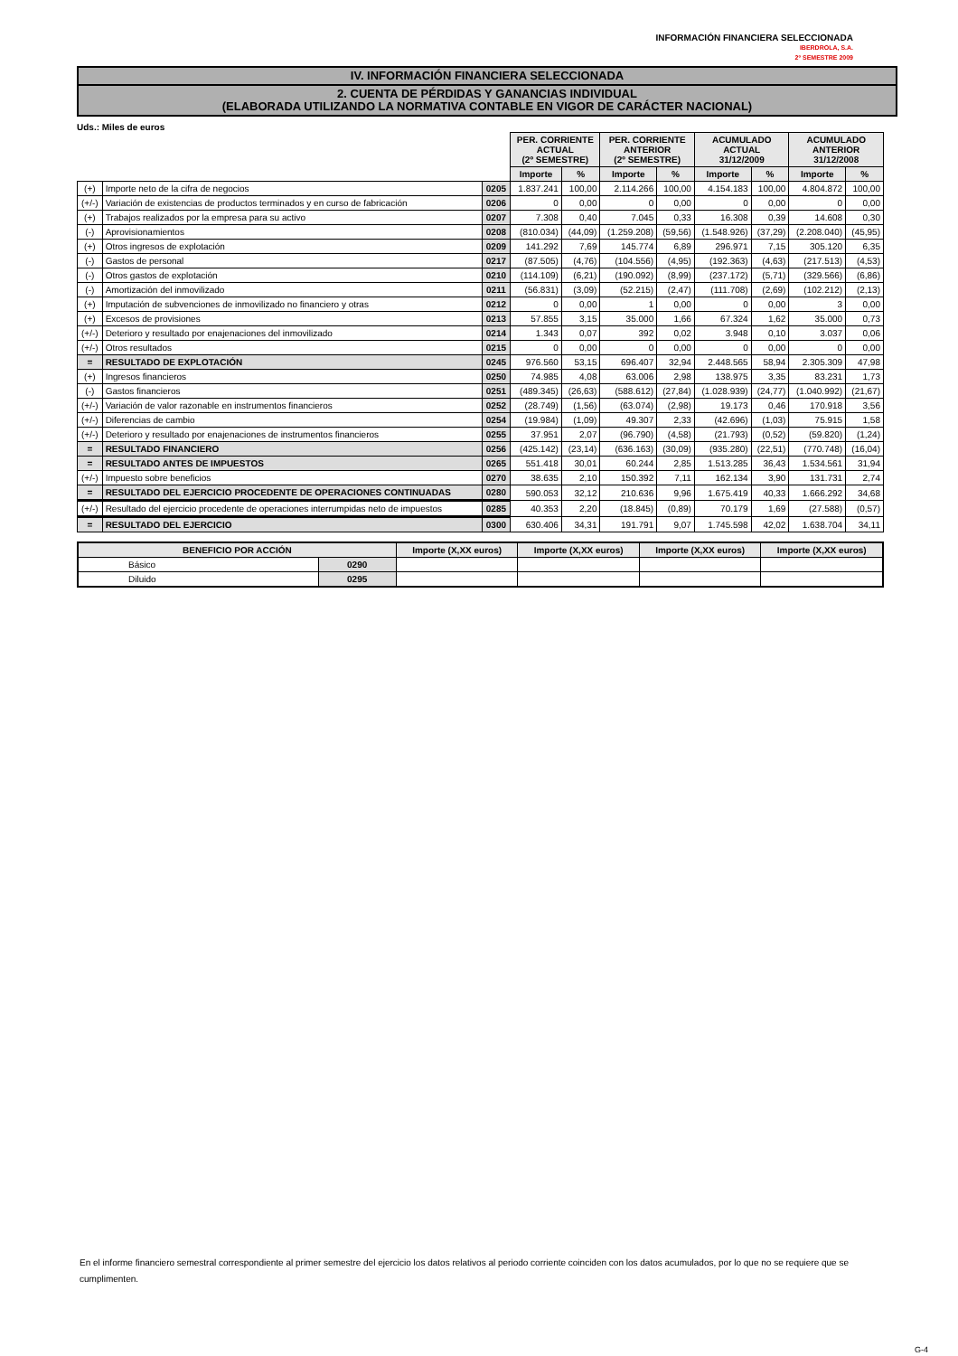INFORMACIÓN FINANCIERA SELECCIONADA
IBERDROLA, S.A.
2º SEMESTRE 2009
IV. INFORMACIÓN FINANCIERA SELECCIONADA
2. CUENTA DE PÉRDIDAS Y GANANCIAS INDIVIDUAL
(ELABORADA UTILIZANDO LA NORMATIVA CONTABLE EN VIGOR DE CARÁCTER NACIONAL)
Uds.: Miles de euros
| | | | PER. CORRIENTE ACTUAL (2º SEMESTRE) | | PER. CORRIENTE ANTERIOR (2º SEMESTRE) | | ACUMULADO ACTUAL 31/12/2009 | | ACUMULADO ANTERIOR 31/12/2008 | |
| | | | Importe | % | Importe | % | Importe | % | Importe | % |
| (+) | Importe neto de la cifra de negocios | 0205 | 1.837.241 | 100,00 | 2.114.266 | 100,00 | 4.154.183 | 100,00 | 4.804.872 | 100,00 |
| (+/-) | Variación de existencias de productos terminados y en curso de fabricación | 0206 | 0 | 0,00 | 0 | 0,00 | 0 | 0,00 | 0 | 0,00 |
| (+) | Trabajos realizados por la empresa para su activo | 0207 | 7.308 | 0,40 | 7.045 | 0,33 | 16.308 | 0,39 | 14.608 | 0,30 |
| (-) | Aprovisionamientos | 0208 | (810.034) | (44,09) | (1.259.208) | (59,56) | (1.548.926) | (37,29) | (2.208.040) | (45,95) |
| (+) | Otros ingresos de explotación | 0209 | 141.292 | 7,69 | 145.774 | 6,89 | 296.971 | 7,15 | 305.120 | 6,35 |
| (-) | Gastos de personal | 0217 | (87.505) | (4,76) | (104.556) | (4,95) | (192.363) | (4,63) | (217.513) | (4,53) |
| (-) | Otros gastos de explotación | 0210 | (114.109) | (6,21) | (190.092) | (8,99) | (237.172) | (5,71) | (329.566) | (6,86) |
| (-) | Amortización del inmovilizado | 0211 | (56.831) | (3,09) | (52.215) | (2,47) | (111.708) | (2,69) | (102.212) | (2,13) |
| (+) | Imputación de subvenciones de inmovilizado no financiero y otras | 0212 | 0 | 0,00 | 1 | 0,00 | 0 | 0,00 | 3 | 0,00 |
| (+) | Excesos de provisiones | 0213 | 57.855 | 3,15 | 35.000 | 1,66 | 67.324 | 1,62 | 35.000 | 0,73 |
| (+/-) | Deterioro y resultado por enajenaciones del inmovilizado | 0214 | 1.343 | 0,07 | 392 | 0,02 | 3.948 | 0,10 | 3.037 | 0,06 |
| (+/-) | Otros resultados | 0215 | 0 | 0,00 | 0 | 0,00 | 0 | 0,00 | 0 | 0,00 |
| = | RESULTADO DE EXPLOTACIÓN | 0245 | 976.560 | 53,15 | 696.407 | 32,94 | 2.448.565 | 58,94 | 2.305.309 | 47,98 |
| (+) | Ingresos financieros | 0250 | 74.985 | 4,08 | 63.006 | 2,98 | 138.975 | 3,35 | 83.231 | 1,73 |
| (-) | Gastos financieros | 0251 | (489.345) | (26,63) | (588.612) | (27,84) | (1.028.939) | (24,77) | (1.040.992) | (21,67) |
| (+/-) | Variación de valor razonable en instrumentos financieros | 0252 | (28.749) | (1,56) | (63.074) | (2,98) | 19.173 | 0,46 | 170.918 | 3,56 |
| (+/-) | Diferencias de cambio | 0254 | (19.984) | (1,09) | 49.307 | 2,33 | (42.696) | (1,03) | 75.915 | 1,58 |
| (+/-) | Deterioro y resultado por enajenaciones de instrumentos financieros | 0255 | 37.951 | 2,07 | (96.790) | (4,58) | (21.793) | (0,52) | (59.820) | (1,24) |
| = | RESULTADO FINANCIERO | 0256 | (425.142) | (23,14) | (636.163) | (30,09) | (935.280) | (22,51) | (770.748) | (16,04) |
| = | RESULTADO ANTES DE IMPUESTOS | 0265 | 551.418 | 30,01 | 60.244 | 2,85 | 1.513.285 | 36,43 | 1.534.561 | 31,94 |
| (+/-) | Impuesto sobre beneficios | 0270 | 38.635 | 2,10 | 150.392 | 7,11 | 162.134 | 3,90 | 131.731 | 2,74 |
| = | RESULTADO DEL EJERCICIO PROCEDENTE DE OPERACIONES CONTINUADAS | 0280 | 590.053 | 32,12 | 210.636 | 9,96 | 1.675.419 | 40,33 | 1.666.292 | 34,68 |
| (+/-) | Resultado del ejercicio procedente de operaciones interrumpidas neto de impuestos | 0285 | 40.353 | 2,20 | (18.845) | (0,89) | 70.179 | 1,69 | (27.588) | (0,57) |
| = | RESULTADO DEL EJERCICIO | 0300 | 630.406 | 34,31 | 191.791 | 9,07 | 1.745.598 | 42,02 | 1.638.704 | 34,11 |
| BENEFICIO POR ACCIÓN | | Importe (X,XX euros) | Importe (X,XX euros) | Importe (X,XX euros) | Importe (X,XX euros) |
| --- | --- | --- | --- | --- | --- |
| Básico | 0290 | | | | |
| Diluido | 0295 | | | | |
En el informe financiero semestral correspondiente al primer semestre del ejercicio los datos relativos al periodo corriente coinciden con los datos acumulados, por lo que no se requiere que se cumplimenten.
G-4